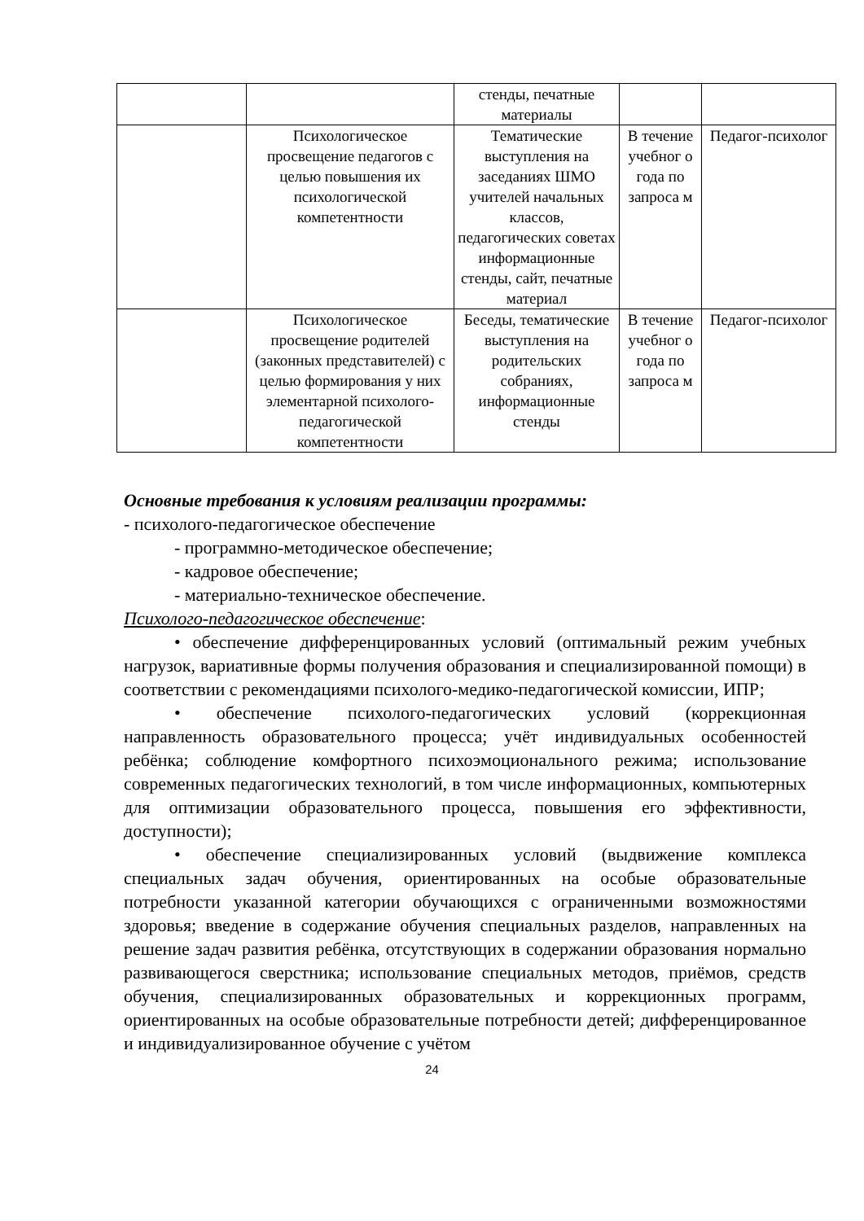| | | стенды, печатные материалы | | |
| | Психологическое просвещение педагогов с целью повышения их психологической компетентности | Тематические выступления на заседаниях ШМО учителей начальных классов, педагогических советах информационные стенды, сайт, печатные материал | В течение учебног о года по запроса м | Педагог-психолог |
| | Психологическое просвещение родителей (законных представителей) с целью формирования у них элементарной психолого-педагогической компетентности | Беседы, тематические выступления на родительских собраниях, информационные стенды | В течение учебног о года по запроса м | Педагог-психолог |
Основные требования к условиям реализации программы:
- психолого-педагогическое обеспечение
- программно-методическое обеспечение;
- кадровое обеспечение;
- материально-техническое обеспечение.
Психолого-педагогическое обеспечение:
• обеспечение дифференцированных условий (оптимальный режим учебных нагрузок, вариативные формы получения образования и специализированной помощи) в соответствии с рекомендациями психолого-медико-педагогической комиссии, ИПР;
• обеспечение психолого-педагогических условий (коррекционная направленность образовательного процесса; учёт индивидуальных особенностей ребёнка; соблюдение комфортного психоэмоционального режима; использование современных педагогических технологий, в том числе информационных, компьютерных для оптимизации образовательного процесса, повышения его эффективности, доступности);
• обеспечение специализированных условий (выдвижение комплекса специальных задач обучения, ориентированных на особые образовательные потребности указанной категории обучающихся с ограниченными возможностями здоровья; введение в содержание обучения специальных разделов, направленных на решение задач развития ребёнка, отсутствующих в содержании образования нормально развивающегося сверстника; использование специальных методов, приёмов, средств обучения, специализированных образовательных и коррекционных программ, ориентированных на особые образовательные потребности детей; дифференцированное и индивидуализированное обучение с учётом
24